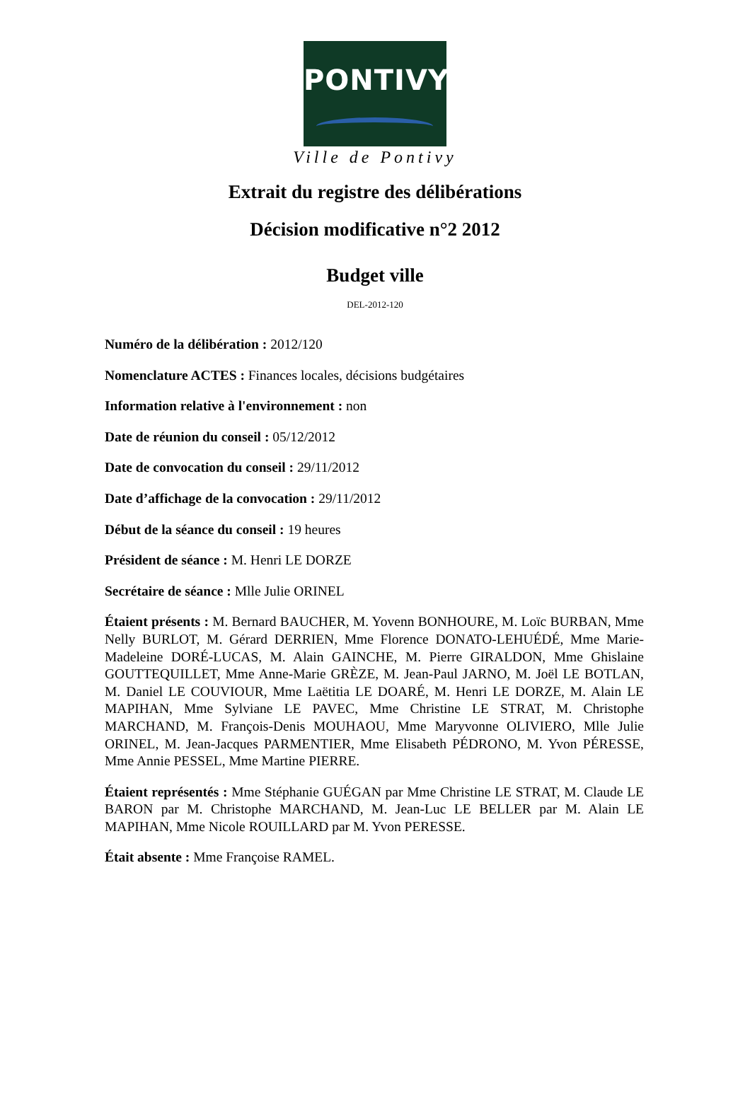PONTIVY
Ville de Pontivy
Extrait du registre des délibérations
Décision modificative n°2 2012
Budget ville
DEL-2012-120
Numéro de la délibération : 2012/120
Nomenclature ACTES : Finances locales, décisions budgétaires
Information relative à l'environnement : non
Date de réunion du conseil : 05/12/2012
Date de convocation du conseil : 29/11/2012
Date d’affichage de la convocation : 29/11/2012
Début de la séance du conseil : 19 heures
Président de séance : M. Henri LE DORZE
Secrétaire de séance : Mlle Julie ORINEL
Étaient présents : M. Bernard BAUCHER, M. Yovenn BONHOURE, M. Loïc BURBAN, Mme Nelly BURLOT, M. Gérard DERRIEN, Mme Florence DONATO-LEHUÉDÉ, Mme Marie-Madeleine DORÉ-LUCAS, M. Alain GAINCHE, M. Pierre GIRALDON, Mme Ghislaine GOUTTEQUILLET, Mme Anne-Marie GRÈZE, M. Jean-Paul JARNO, M. Joël LE BOTLAN, M. Daniel LE COUVIOUR, Mme Laëtitia LE DOARÉ, M. Henri LE DORZE, M. Alain LE MAPIHAN, Mme Sylviane LE PAVEC, Mme Christine LE STRAT, M. Christophe MARCHAND, M. François-Denis MOUHAOU, Mme Maryvonne OLIVIERO, Mlle Julie ORINEL, M. Jean-Jacques PARMENTIER, Mme Elisabeth PÉDRONO, M. Yvon PÉRESSE, Mme Annie PESSEL, Mme Martine PIERRE.
Étaient représentés : Mme Stéphanie GUÉGAN par Mme Christine LE STRAT, M. Claude LE BARON par M. Christophe MARCHAND, M. Jean-Luc LE BELLER par M. Alain LE MAPIHAN, Mme Nicole ROUILLARD par M. Yvon PERESSE.
Était absente : Mme Françoise RAMEL.